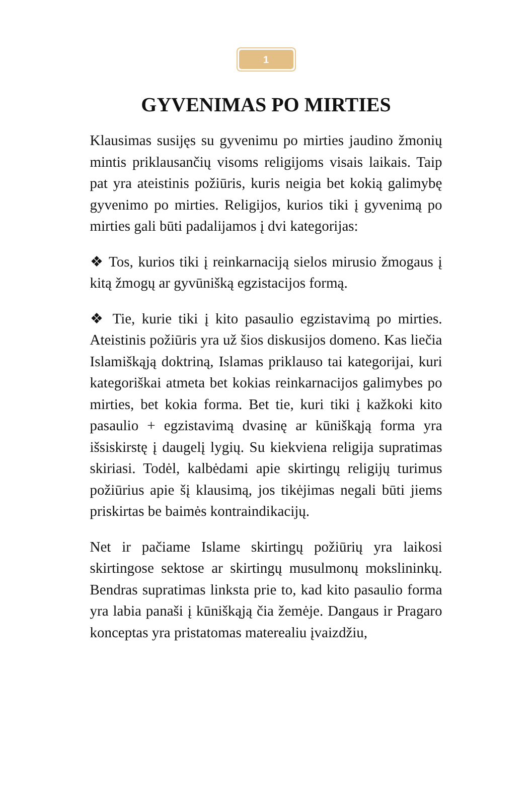1
GYVENIMAS PO MIRTIES
Klausimas susijęs su gyvenimu po mirties jaudino žmonių mintis priklausančių visoms religijoms visais laikais. Taip pat yra ateistinis požiūris, kuris neigia bet kokią galimybę gyvenimo po mirties. Religijos, kurios tiki į gyvenimą po mirties gali būti padalijamos į dvi kategorijas:
❖ Tos, kurios tiki į reinkarnaciją sielos mirusio žmogaus į kitą žmogų ar gyvūnišką egzistacijos formą.
❖ Tie, kurie tiki į kito pasaulio egzistavimą po mirties. Ateistinis požiūris yra už šios diskusijos domeno. Kas liečia Islamiškąją doktriną, Islamas priklauso tai kategorijai, kuri kategoriškai atmeta bet kokias reinkarnacijos galimybes po mirties, bet kokia forma. Bet tie, kuri tiki į kažkoki kito pasaulio + egzistavimą dvasinę ar kūniškąją forma yra išsiskirstę į daugelį lygių. Su kiekviena religija supratimas skiriasi. Todėl, kalbėdami apie skirtingų religijų turimus požiūrius apie šį klausimą, jos tikėjimas negali būti jiems priskirtas be baimės kontraindikacijų.
Net ir pačiame Islame skirtingų požiūrių yra laikosi skirtingose sektose ar skirtingų musulmonų mokslininkų. Bendras supratimas linksta prie to, kad kito pasaulio forma yra labia panaši į kūniškąją čia žemėje. Dangaus ir Pragaro konceptas yra pristatomas materealiu įvaizdžiu,